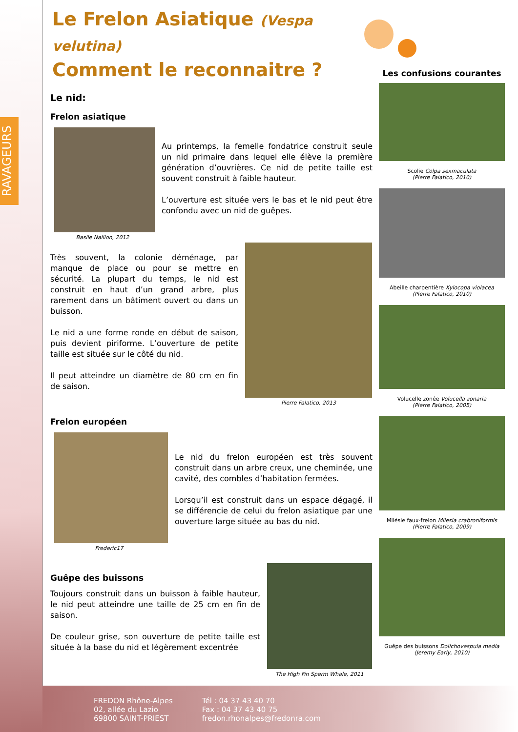RAVAGEURS
Le Frelon Asiatique (Vespa velutina)
Comment le reconnaitre ?
Le nid:
Frelon asiatique
Basile Naillon, 2012
Au printemps, la femelle fondatrice construit seule un nid primaire dans lequel elle élève la première génération d’ouvrières. Ce nid de petite taille est souvent construit à faible hauteur.
L’ouverture est située vers le bas et le nid peut être confondu avec un nid de guêpes.
Très souvent, la colonie déménage, par manque de place ou pour se mettre en sécurité. La plupart du temps, le nid est construit en haut d’un grand arbre, plus rarement dans un bâtiment ouvert ou dans un buisson.
Le nid a une forme ronde en début de saison, puis devient piriforme. L’ouverture de petite taille est située sur le côté du nid.
Il peut atteindre un diamètre de 80 cm en fin de saison.
Pierre Falatico, 2013
Frelon européen
Frederic17
Le nid du frelon européen est très souvent construit dans un arbre creux, une cheminée, une cavité, des combles d’habitation fermées.
Lorsqu’il est construit dans un espace dégagé, il se différencie de celui du frelon asiatique par une ouverture large située au bas du nid.
Guêpe des buissons
Toujours construit dans un buisson à faible hauteur, le nid peut atteindre une taille de 25 cm en fin de saison.
De couleur grise, son ouverture de petite taille est située à la base du nid et légèrement excentrée
The High Fin Sperm Whale, 2011
Les confusions courantes
Scolie Colpa sexmaculata
(Pierre Falatico, 2010)
Abeille charpentière Xylocopa violacea
(Pierre Falatico, 2010)
Volucelle zonée Volucella zonaria
(Pierre Falatico, 2005)
Milésie faux-frelon Milesia crabroniformis
(Pierre Falatico, 2009)
Guêpe des buissons Dolichovespula media
(Jeremy Early, 2010)
FREDON Rhône-Alpes
02, allée du Lazio
69800 SAINT-PRIEST
Tél : 04 37 43 40 70
Fax : 04 37 43 40 75
fredon.rhonalpes@fredonra.com